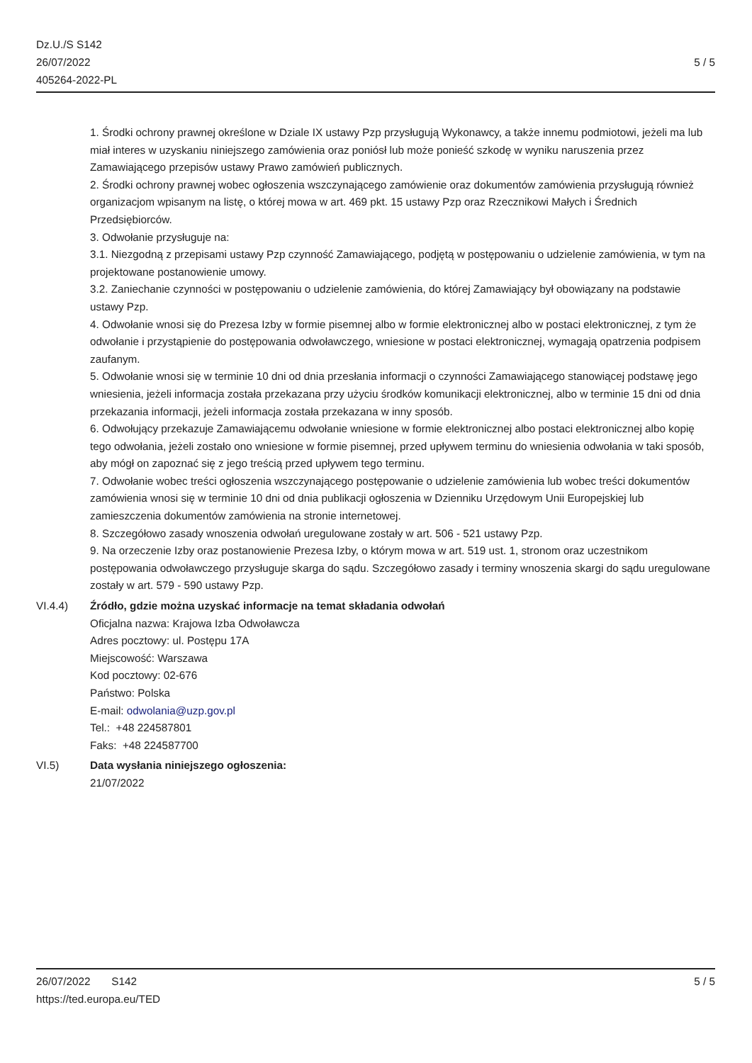Dz.U./S S142
26/07/2022
405264-2022-PL
5 / 5
1. Środki ochrony prawnej określone w Dziale IX ustawy Pzp przysługują Wykonawcy, a także innemu podmiotowi, jeżeli ma lub miał interes w uzyskaniu niniejszego zamówienia oraz poniósł lub może ponieść szkodę w wyniku naruszenia przez Zamawiającego przepisów ustawy Prawo zamówień publicznych.
2. Środki ochrony prawnej wobec ogłoszenia wszczynającego zamówienie oraz dokumentów zamówienia przysługują również organizacjom wpisanym na listę, o której mowa w art. 469 pkt. 15 ustawy Pzp oraz Rzecznikowi Małych i Średnich Przedsiębiorców.
3. Odwołanie przysługuje na:
3.1. Niezgodną z przepisami ustawy Pzp czynność Zamawiającego, podjętą w postępowaniu o udzielenie zamówienia, w tym na projektowane postanowienie umowy.
3.2. Zaniechanie czynności w postępowaniu o udzielenie zamówienia, do której Zamawiający był obowiązany na podstawie ustawy Pzp.
4. Odwołanie wnosi się do Prezesa Izby w formie pisemnej albo w formie elektronicznej albo w postaci elektronicznej, z tym że odwołanie i przystąpienie do postępowania odwoławczego, wniesione w postaci elektronicznej, wymagają opatrzenia podpisem zaufanym.
5. Odwołanie wnosi się w terminie 10 dni od dnia przesłania informacji o czynności Zamawiającego stanowiącej podstawę jego wniesienia, jeżeli informacja została przekazana przy użyciu środków komunikacji elektronicznej, albo w terminie 15 dni od dnia przekazania informacji, jeżeli informacja została przekazana w inny sposób.
6. Odwołujący przekazuje Zamawiającemu odwołanie wniesione w formie elektronicznej albo postaci elektronicznej albo kopię tego odwołania, jeżeli zostało ono wniesione w formie pisemnej, przed upływem terminu do wniesienia odwołania w taki sposób, aby mógł on zapoznać się z jego treścią przed upływem tego terminu.
7. Odwołanie wobec treści ogłoszenia wszczynającego postępowanie o udzielenie zamówienia lub wobec treści dokumentów zamówienia wnosi się w terminie 10 dni od dnia publikacji ogłoszenia w Dzienniku Urzędowym Unii Europejskiej lub zamieszczenia dokumentów zamówienia na stronie internetowej.
8. Szczegółowo zasady wnoszenia odwołań uregulowane zostały w art. 506 - 521 ustawy Pzp.
9. Na orzeczenie Izby oraz postanowienie Prezesa Izby, o którym mowa w art. 519 ust. 1, stronom oraz uczestnikom postępowania odwoławczego przysługuje skarga do sądu. Szczegółowo zasady i terminy wnoszenia skargi do sądu uregulowane zostały w art. 579 - 590 ustawy Pzp.
VI.4.4) Źródło, gdzie można uzyskać informacje na temat składania odwołań
Oficjalna nazwa: Krajowa Izba Odwoławcza
Adres pocztowy: ul. Postępu 17A
Miejscowość: Warszawa
Kod pocztowy: 02-676
Państwo: Polska
E-mail: odwolania@uzp.gov.pl
Tel.: +48 224587801
Faks: +48 224587700
VI.5) Data wysłania niniejszego ogłoszenia:
21/07/2022
5 / 5 26/07/2022 S142
https://ted.europa.eu/TED